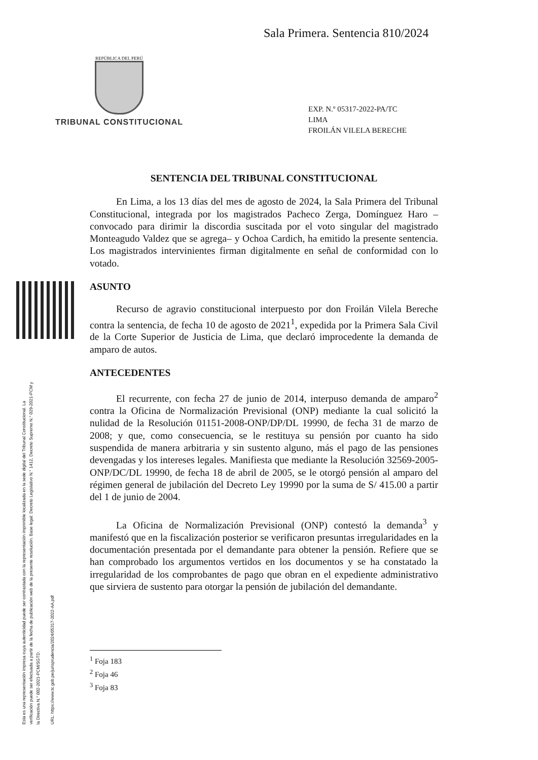Sala Primera. Sentencia 810/2024
REPÚBLICA DEL PERÚ
TRIBUNAL CONSTITUCIONAL
EXP. N.º 05317-2022-PA/TC
LIMA
FROILÁN VILELA BERECHE
Esta es una representación impresa cuya autenticidad puede ser contrastada con la representación imprimible localizada en la sede digital del Tribunal Constitucional. La verificación puede ser efectuada a partir de la fecha de publicación web de la presente resolución. Base legal: Decreto Legislativo N.° 1412, Decreto Supremo N.° 029-2021-PCM y la Directiva N.° 002-2021-PCM/SGTD.
URL: https://www.tc.gob.pe/jurisprudencia/2024/05317-2022-AA.pdf
SENTENCIA DEL TRIBUNAL CONSTITUCIONAL
En Lima, a los 13 días del mes de agosto de 2024, la Sala Primera del Tribunal Constitucional, integrada por los magistrados Pacheco Zerga, Domínguez Haro –convocado para dirimir la discordia suscitada por el voto singular del magistrado Monteagudo Valdez que se agrega– y Ochoa Cardich, ha emitido la presente sentencia. Los magistrados intervinientes firman digitalmente en señal de conformidad con lo votado.
ASUNTO
Recurso de agravio constitucional interpuesto por don Froilán Vilela Bereche contra la sentencia, de fecha 10 de agosto de 2021<sup>1</sup>, expedida por la Primera Sala Civil de la Corte Superior de Justicia de Lima, que declaró improcedente la demanda de amparo de autos.
ANTECEDENTES
El recurrente, con fecha 27 de junio de 2014, interpuso demanda de amparo<sup>2</sup> contra la Oficina de Normalización Previsional (ONP) mediante la cual solicitó la nulidad de la Resolución 01151-2008-ONP/DP/DL 19990, de fecha 31 de marzo de 2008; y que, como consecuencia, se le restituya su pensión por cuanto ha sido suspendida de manera arbitraria y sin sustento alguno, más el pago de las pensiones devengadas y los intereses legales. Manifiesta que mediante la Resolución 32569-2005-ONP/DC/DL 19990, de fecha 18 de abril de 2005, se le otorgó pensión al amparo del régimen general de jubilación del Decreto Ley 19990 por la suma de S/ 415.00 a partir del 1 de junio de 2004.
La Oficina de Normalización Previsional (ONP) contestó la demanda<sup>3</sup> y manifestó que en la fiscalización posterior se verificaron presuntas irregularidades en la documentación presentada por el demandante para obtener la pensión. Refiere que se han comprobado los argumentos vertidos en los documentos y se ha constatado la irregularidad de los comprobantes de pago que obran en el expediente administrativo que sirviera de sustento para otorgar la pensión de jubilación del demandante.
<sup>1</sup> Foja 183
<sup>2</sup> Foja 46
<sup>3</sup> Foja 83